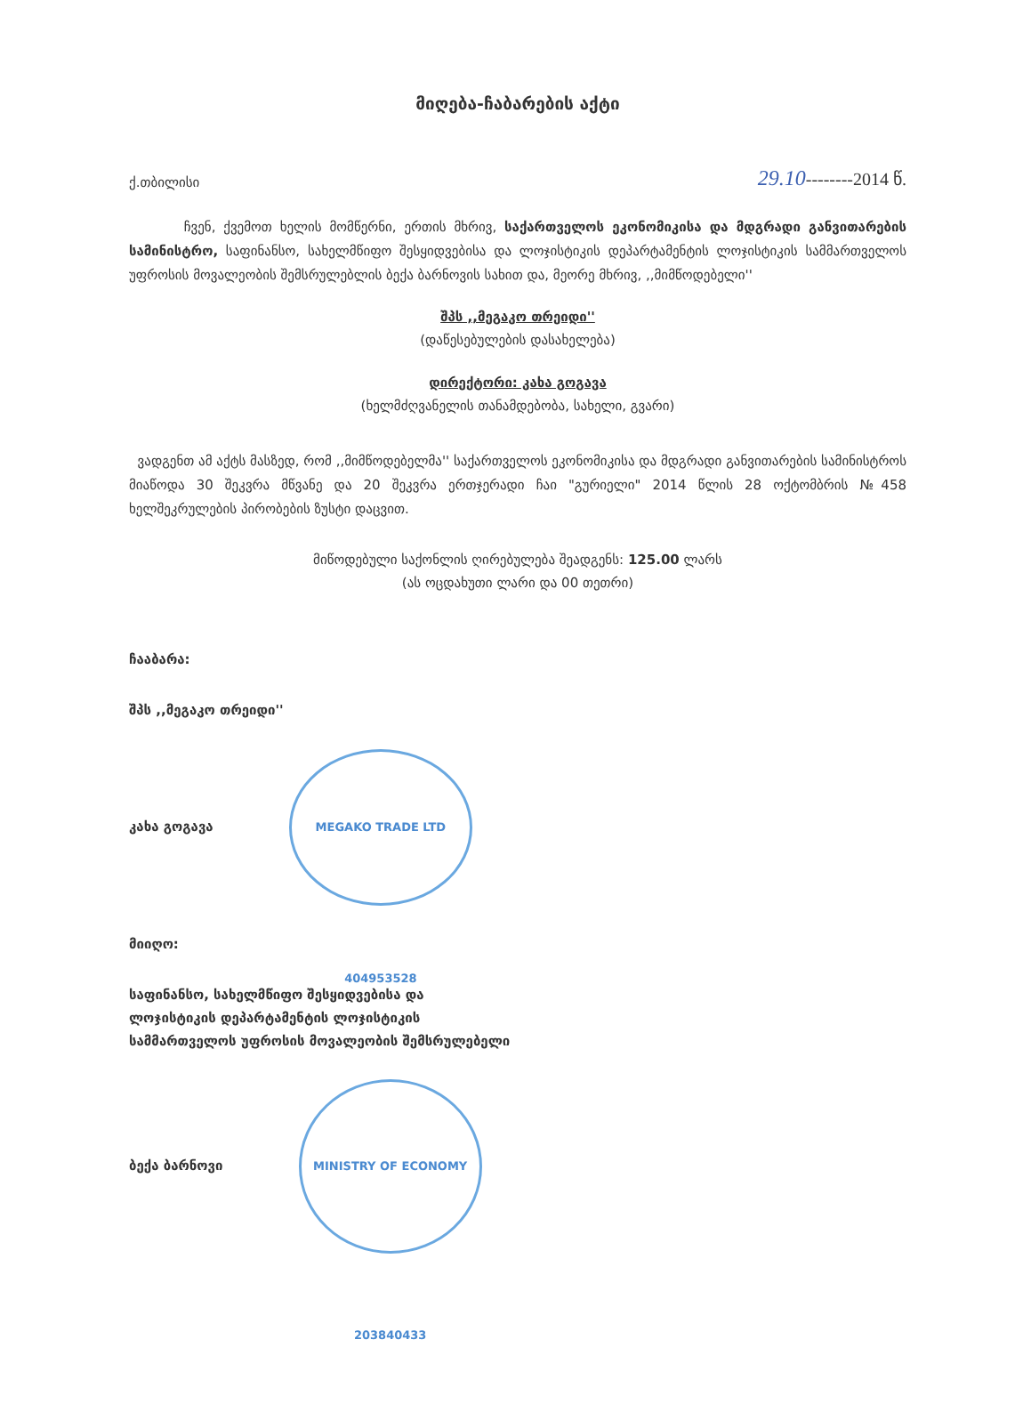მიღება-ჩაბარების აქტი
ქ.თბილისი 29.10--------2014 წ.
ჩვენ, ქვემოთ ხელის მომწერნი, ერთის მხრივ, საქართველოს ეკონომიკისა და მდგრადი განვითარების სამინისტრო, საფინანსო, სახელმწიფო შესყიდვებისა და ლოჯისტიკის დეპარტამენტის ლოჯისტიკის სამმართველოს უფროსის მოვალეობის შემსრულებლის ბექა ბარნოვის სახით და, მეორე მხრივ, ,,მიმწოდებელი''
შპს ,,მეგაკო თრეიდი''
(დაწესებულების დასახელება)
დირექტორი: კახა გოგავა
(ხელმძღვანელის თანამდებობა, სახელი, გვარი)
ვადგენთ ამ აქტს მასზედ, რომ ,,მიმწოდებელმა'' საქართველოს ეკონომიკისა და მდგრადი განვითარების სამინისტროს მიაწოდა 30 შეკვრა მწვანე და 20 შეკვრა ერთჯერადი ჩაი "გურიელი" 2014 წლის 28 ოქტომბრის №458 ხელშეკრულების პირობების ზუსტი დაცვით.
მიწოდებული საქონლის ღირებულება შეადგენს: 125.00 ლარს
(ას ოცდახუთი ლარი და 00 თეთრი)
ჩააბარა:
შპს ,,მეგაკო თრეიდი''
კახა გოგავა MEGAKO TRADE LTD 404953528
მიიღო:
საფინანსო, სახელმწიფო შესყიდვებისა და
ლოჯისტიკის დეპარტამენტის ლოჯისტიკის
სამმართველოს უფროსის მოვალეობის შემსრულებელი
ბექა ბარნოვი MINISTRY OF ECONOMY 203840433